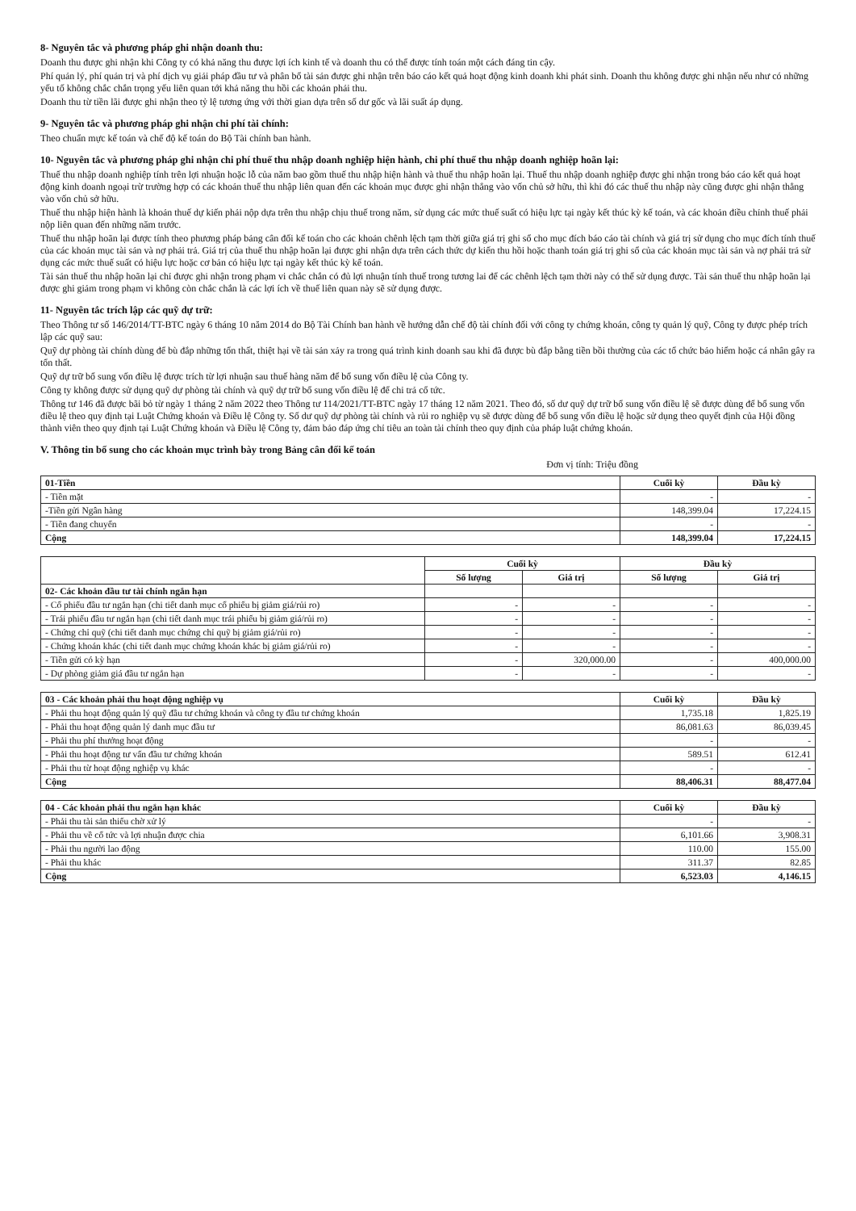8- Nguyên tắc và phương pháp ghi nhận doanh thu:
Doanh thu được ghi nhận khi Công ty có khả năng thu được lợi ích kinh tế và doanh thu có thể được tính toán một cách đáng tin cậy.
Phí quản lý, phí quản trị và phí dịch vụ giải pháp đầu tư và phân bổ tài sản được ghi nhận trên báo cáo kết quả hoạt động kinh doanh khi phát sinh. Doanh thu không được ghi nhận nếu như có những yếu tố không chắc chắn trọng yếu liên quan tới khả năng thu hồi các khoản phải thu.
Doanh thu từ tiền lãi được ghi nhận theo tỷ lệ tương ứng với thời gian dựa trên số dư gốc và lãi suất áp dụng.
9- Nguyên tắc và phương pháp ghi nhận chi phí tài chính:
Theo chuẩn mực kế toán và chế độ kế toán do Bộ Tài chính ban hành.
10- Nguyên tắc và phương pháp ghi nhận chi phí thuế thu nhập doanh nghiệp hiện hành, chi phí thuế thu nhập doanh nghiệp hoãn lại:
Thuế thu nhập doanh nghiệp tính trên lợi nhuận hoặc lỗ của năm bao gồm thuế thu nhập hiện hành và thuế thu nhập hoãn lại. Thuế thu nhập doanh nghiệp được ghi nhận trong báo cáo kết quả hoạt động kinh doanh ngoại trừ trường hợp có các khoản thuế thu nhập liên quan đến các khoản mục được ghi nhận thẳng vào vốn chủ sở hữu, thì khi đó các thuế thu nhập này cũng được ghi nhận thẳng vào vốn chủ sở hữu.
Thuế thu nhập hiện hành là khoản thuế dự kiến phải nộp dựa trên thu nhập chịu thuế trong năm, sử dụng các mức thuế suất có hiệu lực tại ngày kết thúc kỳ kế toán, và các khoản điều chỉnh thuế phải nộp liên quan đến những năm trước.
Thuế thu nhập hoãn lại được tính theo phương pháp bảng cân đối kế toán cho các khoản chênh lệch tạm thời giữa giá trị ghi sổ cho mục đích báo cáo tài chính và giá trị sử dụng cho mục đích tính thuế của các khoản mục tài sản và nợ phải trả. Giá trị của thuế thu nhập hoãn lại được ghi nhận dựa trên cách thức dự kiến thu hồi hoặc thanh toán giá trị ghi sổ của các khoản mục tài sản và nợ phải trả sử dụng các mức thuế suất có hiệu lực hoặc cơ bản có hiệu lực tại ngày kết thúc kỳ kế toán.
Tài sản thuế thu nhập hoãn lại chỉ được ghi nhận trong phạm vi chắc chắn có đủ lợi nhuận tính thuế trong tương lai để các chênh lệch tạm thời này có thể sử dụng được. Tài sản thuế thu nhập hoãn lại được ghi giảm trong phạm vi không còn chắc chắn là các lợi ích về thuế liên quan này sẽ sử dụng được.
11- Nguyên tắc trích lập các quỹ dự trữ:
Theo Thông tư số 146/2014/TT-BTC ngày 6 tháng 10 năm 2014 do Bộ Tài Chính ban hành về hướng dẫn chế độ tài chính đối với công ty chứng khoán, công ty quản lý quỹ, Công ty được phép trích lập các quỹ sau:
Quỹ dự phòng tài chính dùng để bù đắp những tổn thất, thiệt hại về tài sản xảy ra trong quá trình kinh doanh sau khi đã được bù đắp bằng tiền bồi thường của các tổ chức bảo hiểm hoặc cá nhân gây ra tổn thất.
Quỹ dự trữ bổ sung vốn điều lệ được trích từ lợi nhuận sau thuế hàng năm để bổ sung vốn điều lệ của Công ty.
Công ty không được sử dụng quỹ dự phòng tài chính và quỹ dự trữ bổ sung vốn điều lệ để chi trả cổ tức.
Thông tư 146 đã được bãi bỏ từ ngày 1 tháng 2 năm 2022 theo Thông tư 114/2021/TT-BTC ngày 17 tháng 12 năm 2021. Theo đó, số dư quỹ dự trữ bổ sung vốn điều lệ sẽ được dùng để bổ sung vốn điều lệ theo quy định tại Luật Chứng khoán và Điều lệ Công ty. Số dư quỹ dự phòng tài chính và rủi ro nghiệp vụ sẽ được dùng để bổ sung vốn điều lệ hoặc sử dụng theo quyết định của Hội đồng thành viên theo quy định tại Luật Chứng khoán và Điều lệ Công ty, đảm bảo đáp ứng chỉ tiêu an toàn tài chính theo quy định của pháp luật chứng khoán.
V. Thông tin bổ sung cho các khoản mục trình bày trong Bảng cân đối kế toán
Đơn vị tính: Triệu đồng
| 01-Tiền | Cuối kỳ | Đầu kỳ |
| --- | --- | --- |
| - Tiền mặt | - | - |
| -Tiền gửi Ngân hàng | 148,399.04 | 17,224.15 |
| - Tiền đang chuyển | - | - |
| Cộng | 148,399.04 | 17,224.15 |
| | Cuối kỳ | | Đầu kỳ | |
| --- | --- | --- | --- | --- |
| | Số lượng | Giá trị | Số lượng | Giá trị |
| 02- Các khoản đầu tư tài chính ngắn hạn | | | | |
| - Cổ phiếu đầu tư ngắn hạn (chi tiết danh mục cổ phiếu bị giảm giá/rủi ro) | - | - | - | - |
| - Trái phiếu đầu tư ngắn hạn (chi tiết danh mục trái phiếu bị giảm giá/rủi ro) | - | - | - | - |
| - Chứng chỉ quỹ (chi tiết danh mục chứng chỉ quỹ bị giảm giá/rủi ro) | - | - | - | - |
| - Chứng khoán khác (chi tiết danh mục chứng khoán khác bị giảm giá/rủi ro) | - | - | - | - |
| - Tiền gửi có kỳ hạn | - | 320,000.00 | - | 400,000.00 |
| - Dự phòng giảm giá đầu tư ngắn hạn | - | - | - | - |
| 03 - Các khoản phải thu hoạt động nghiệp vụ | Cuối kỳ | Đầu kỳ |
| --- | --- | --- |
| - Phải thu hoạt động quản lý quỹ đầu tư chứng khoán và công ty đầu tư chứng khoán | 1,735.18 | 1,825.19 |
| - Phải thu hoạt động quản lý danh mục đầu tư | 86,081.63 | 86,039.45 |
| - Phải thu phí thưởng hoạt động | - | - |
| - Phải thu hoạt động tư vấn đầu tư chứng khoán | 589.51 | 612.41 |
| - Phải thu từ hoạt động nghiệp vụ khác | - | - |
| Cộng | 88,406.31 | 88,477.04 |
| 04 - Các khoản phải thu ngắn hạn khác | Cuối kỳ | Đầu kỳ |
| --- | --- | --- |
| - Phải thu tài sản thiếu chờ xử lý | - | - |
| - Phải thu về cổ tức và lợi nhuận được chia | 6,101.66 | 3,908.31 |
| - Phải thu người lao động | 110.00 | 155.00 |
| - Phải thu khác | 311.37 | 82.85 |
| Cộng | 6,523.03 | 4,146.15 |